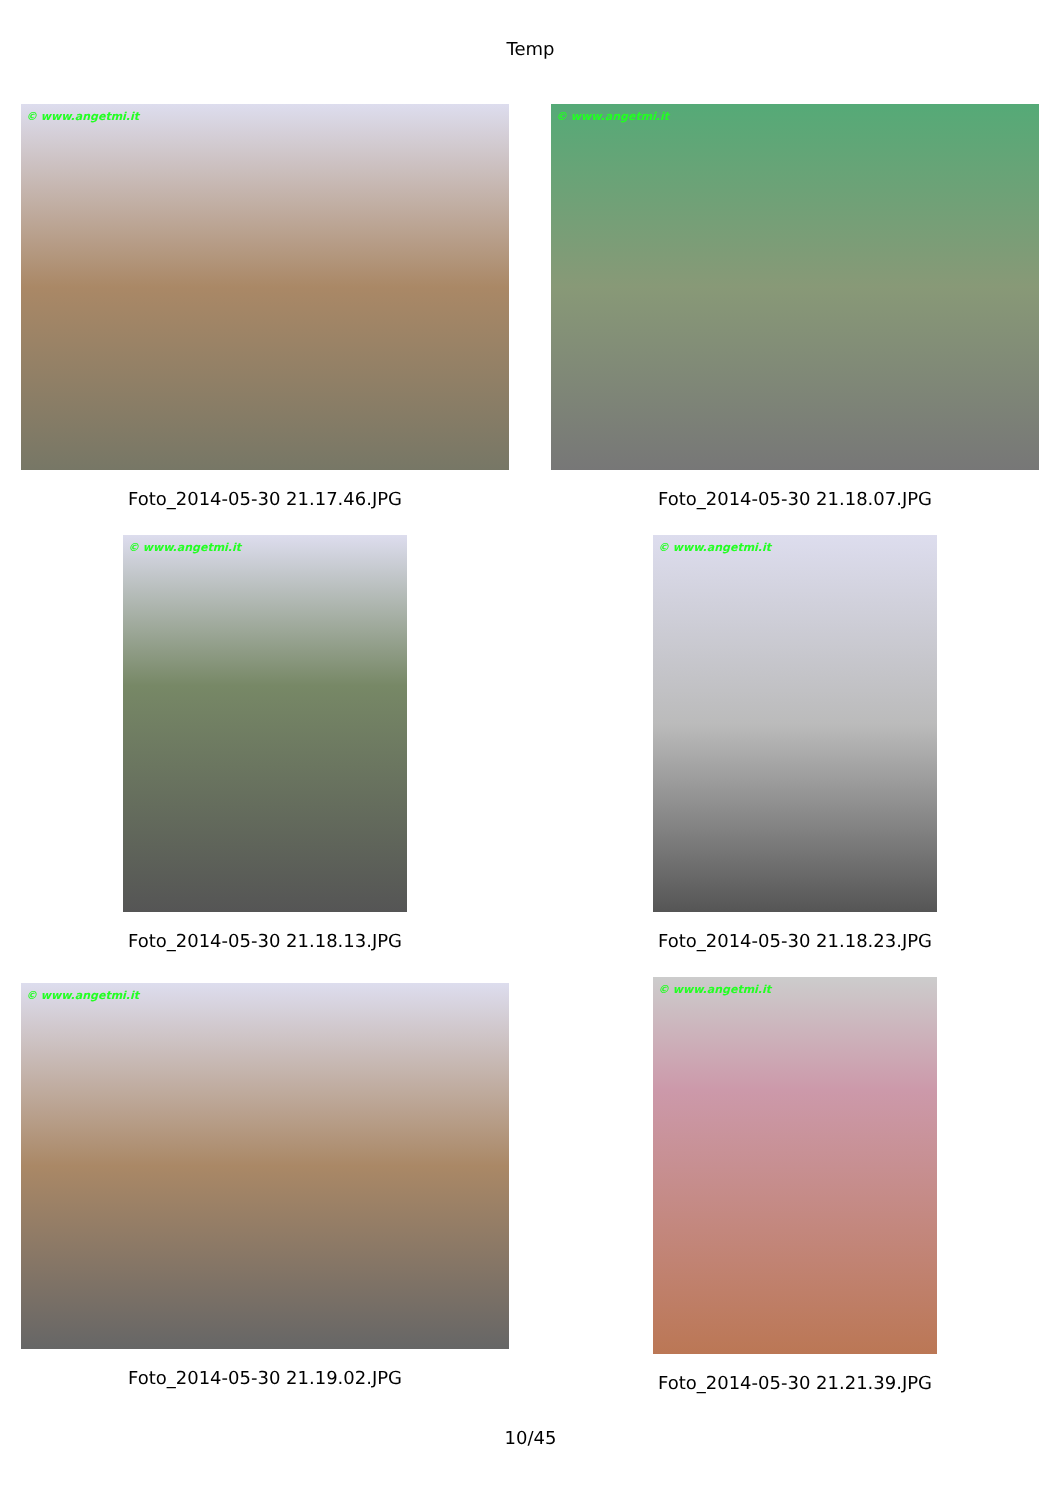Temp
© www.angetmi.it
Foto_2014-05-30 21.17.46.JPG
© www.angetmi.it
Foto_2014-05-30 21.18.07.JPG
© www.angetmi.it
Foto_2014-05-30 21.18.13.JPG
© www.angetmi.it
Foto_2014-05-30 21.18.23.JPG
© www.angetmi.it
Foto_2014-05-30 21.19.02.JPG
© www.angetmi.it
Foto_2014-05-30 21.21.39.JPG
10/45